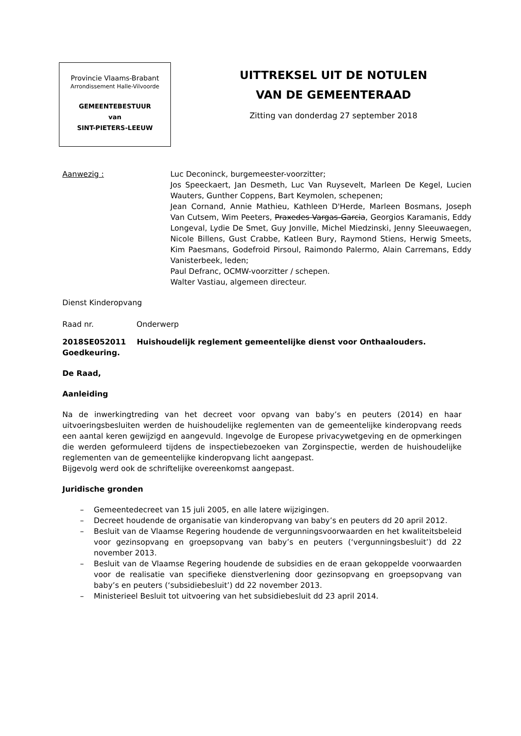Provincie Vlaams-Brabant
Arrondissement Halle-Vilvoorde
GEMEENTEBESTUUR
van
SINT-PIETERS-LEEUW
UITTREKSEL UIT DE NOTULEN
VAN DE GEMEENTERAAD
Zitting van donderdag 27 september 2018
Aanwezig : Luc Deconinck, burgemeester-voorzitter;
Jos Speeckaert, Jan Desmeth, Luc Van Ruysevelt, Marleen De Kegel, Lucien Wauters, Gunther Coppens, Bart Keymolen, schepenen;
Jean Cornand, Annie Mathieu, Kathleen D'Herde, Marleen Bosmans, Joseph Van Cutsem, Wim Peeters, Praxedes Vargas-Garcia, Georgios Karamanis, Eddy Longeval, Lydie De Smet, Guy Jonville, Michel Miedzinski, Jenny Sleeuwaegen, Nicole Billens, Gust Crabbe, Katleen Bury, Raymond Stiens, Herwig Smeets, Kim Paesmans, Godefroid Pirsoul, Raimondo Palermo, Alain Carremans, Eddy Vanisterbeek, leden;
Paul Defranc, OCMW-voorzitter / schepen.
Walter Vastiau, algemeen directeur.
Dienst Kinderopvang
Raad nr. Onderwerp
2018SE052011 Huishoudelijk reglement gemeentelijke dienst voor Onthaalouders. Goedkeuring.
De Raad,
Aanleiding
Na de inwerkingtreding van het decreet voor opvang van baby’s en peuters (2014) en haar uitvoeringsbesluiten werden de huishoudelijke reglementen van de gemeentelijke kinderopvang reeds een aantal keren gewijzigd en aangevuld. Ingevolge de Europese privacywetgeving en de opmerkingen die werden geformuleerd tijdens de inspectiebezoeken van Zorginspectie, werden de huishoudelijke reglementen van de gemeentelijke kinderopvang licht aangepast.
Bijgevolg werd ook de schriftelijke overeenkomst aangepast.
Juridische gronden
– Gemeentedecreet van 15 juli 2005, en alle latere wijzigingen.
– Decreet houdende de organisatie van kinderopvang van baby’s en peuters dd 20 april 2012.
– Besluit van de Vlaamse Regering houdende de vergunningsvoorwaarden en het kwaliteitsbeleid voor gezinsopvang en groepsopvang van baby’s en peuters (‘vergunningsbesluit’) dd 22 november 2013.
– Besluit van de Vlaamse Regering houdende de subsidies en de eraan gekoppelde voorwaarden voor de realisatie van specifieke dienstverlening door gezinsopvang en groepsopvang van baby’s en peuters (‘subsidiebesluit’) dd 22 november 2013.
– Ministerieel Besluit tot uitvoering van het subsidiebesluit dd 23 april 2014.